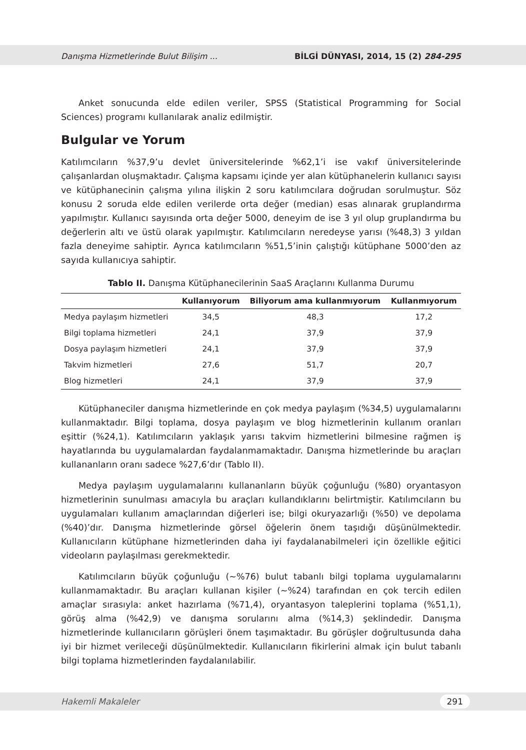Danışma Hizmetlerinde Bulut Bilişim ... BİLGİ DÜNYASI, 2014, 15 (2) 284-295
Anket sonucunda elde edilen veriler, SPSS (Statistical Programming for Social Sciences) programı kullanılarak analiz edilmiştir.
Bulgular ve Yorum
Katılımcıların %37,9’u devlet üniversitelerinde %62,1’i ise vakıf üniversitelerinde çalışanlardan oluşmaktadır. Çalışma kapsamı içinde yer alan kütüphanelerin kullanıcı sayısı ve kütüphanecinin çalışma yılına ilişkin 2 soru katılımcılara doğrudan sorulmuştur. Söz konusu 2 soruda elde edilen verilerde orta değer (median) esas alınarak gruplandırma yapılmıştır. Kullanıcı sayısında orta değer 5000, deneyim de ise 3 yıl olup gruplandırma bu değerlerin altı ve üstü olarak yapılmıştır. Katılımcıların neredeyse yarısı (%48,3) 3 yıldan fazla deneyime sahiptir. Ayrıca katılımcıların %51,5’inin çalıştığı kütüphane 5000’den az sayıda kullanıcıya sahiptir.
Tablo II. Danışma Kütüphanecilerinin SaaS Araçlarını Kullanma Durumu
| | Kullanıyorum | Biliyorum ama kullanmıyorum | Kullanmıyorum |
| --- | --- | --- | --- |
| Medya paylaşım hizmetleri | 34,5 | 48,3 | 17,2 |
| Bilgi toplama hizmetleri | 24,1 | 37,9 | 37,9 |
| Dosya paylaşım hizmetleri | 24,1 | 37,9 | 37,9 |
| Takvim hizmetleri | 27,6 | 51,7 | 20,7 |
| Blog hizmetleri | 24,1 | 37,9 | 37,9 |
Kütüphaneciler danışma hizmetlerinde en çok medya paylaşım (%34,5) uygulamalarını kullanmaktadır. Bilgi toplama, dosya paylaşım ve blog hizmetlerinin kullanım oranları eşittir (%24,1). Katılımcıların yaklaşık yarısı takvim hizmetlerini bilmesine rağmen iş hayatlarında bu uygulamalardan faydalanmamaktadır. Danışma hizmetlerinde bu araçları kullananların oranı sadece %27,6’dır (Tablo II).
Medya paylaşım uygulamalarını kullananların büyük çoğunluğu (%80) oryantasyon hizmetlerinin sunulması amacıyla bu araçları kullandıklarını belirtmiştir. Katılımcıların bu uygulamaları kullanım amaçlarından diğerleri ise; bilgi okuryazarlığı (%50) ve depolama (%40)’dır. Danışma hizmetlerinde görsel öğelerin önem taşıdığı düşünülmektedir. Kullanıcıların kütüphane hizmetlerinden daha iyi faydalanabilmeleri için özellikle eğitici videoların paylaşılması gerekmektedir.
Katılımcıların büyük çoğunluğu (~%76) bulut tabanlı bilgi toplama uygulamalarını kullanmamaktadır. Bu araçları kullanan kişiler (~%24) tarafından en çok tercih edilen amaçlar sırasıyla: anket hazırlama (%71,4), oryantasyon taleplerini toplama (%51,1), görüş alma (%42,9) ve danışma sorularını alma (%14,3) şeklindedir. Danışma hizmetlerinde kullanıcıların görüşleri önem taşımaktadır. Bu görüşler doğrultusunda daha iyi bir hizmet verileceği düşünülmektedir. Kullanıcıların fikirlerini almak için bulut tabanlı bilgi toplama hizmetlerinden faydalanılabilir.
Hakemli Makaleler 291